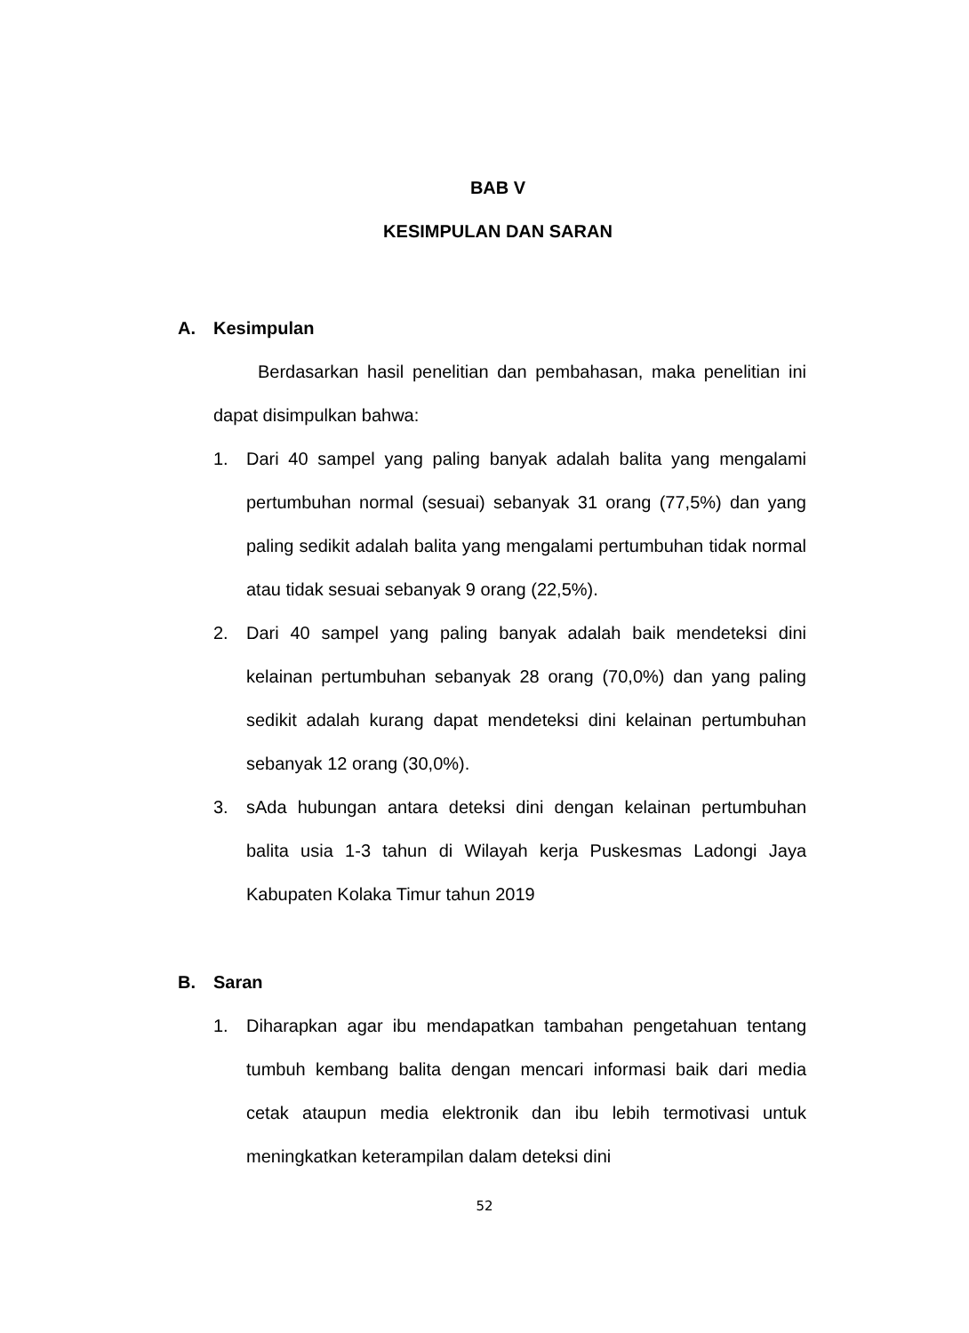BAB V
KESIMPULAN DAN SARAN
A. Kesimpulan
Berdasarkan hasil penelitian dan pembahasan, maka penelitian ini dapat disimpulkan bahwa:
1. Dari 40 sampel yang paling banyak adalah balita yang mengalami pertumbuhan normal (sesuai) sebanyak 31 orang (77,5%) dan yang paling sedikit adalah balita yang mengalami pertumbuhan tidak normal atau tidak sesuai sebanyak 9 orang (22,5%).
2. Dari 40 sampel yang paling banyak adalah baik mendeteksi dini kelainan pertumbuhan sebanyak 28 orang (70,0%) dan yang paling sedikit adalah kurang dapat mendeteksi dini kelainan pertumbuhan sebanyak 12 orang (30,0%).
3. sAda hubungan antara deteksi dini dengan kelainan pertumbuhan balita usia 1-3 tahun di Wilayah kerja Puskesmas Ladongi Jaya Kabupaten Kolaka Timur tahun 2019
B. Saran
1. Diharapkan agar ibu mendapatkan tambahan pengetahuan tentang tumbuh kembang balita dengan mencari informasi baik dari media cetak ataupun media elektronik dan ibu lebih termotivasi untuk meningkatkan keterampilan dalam deteksi dini
52